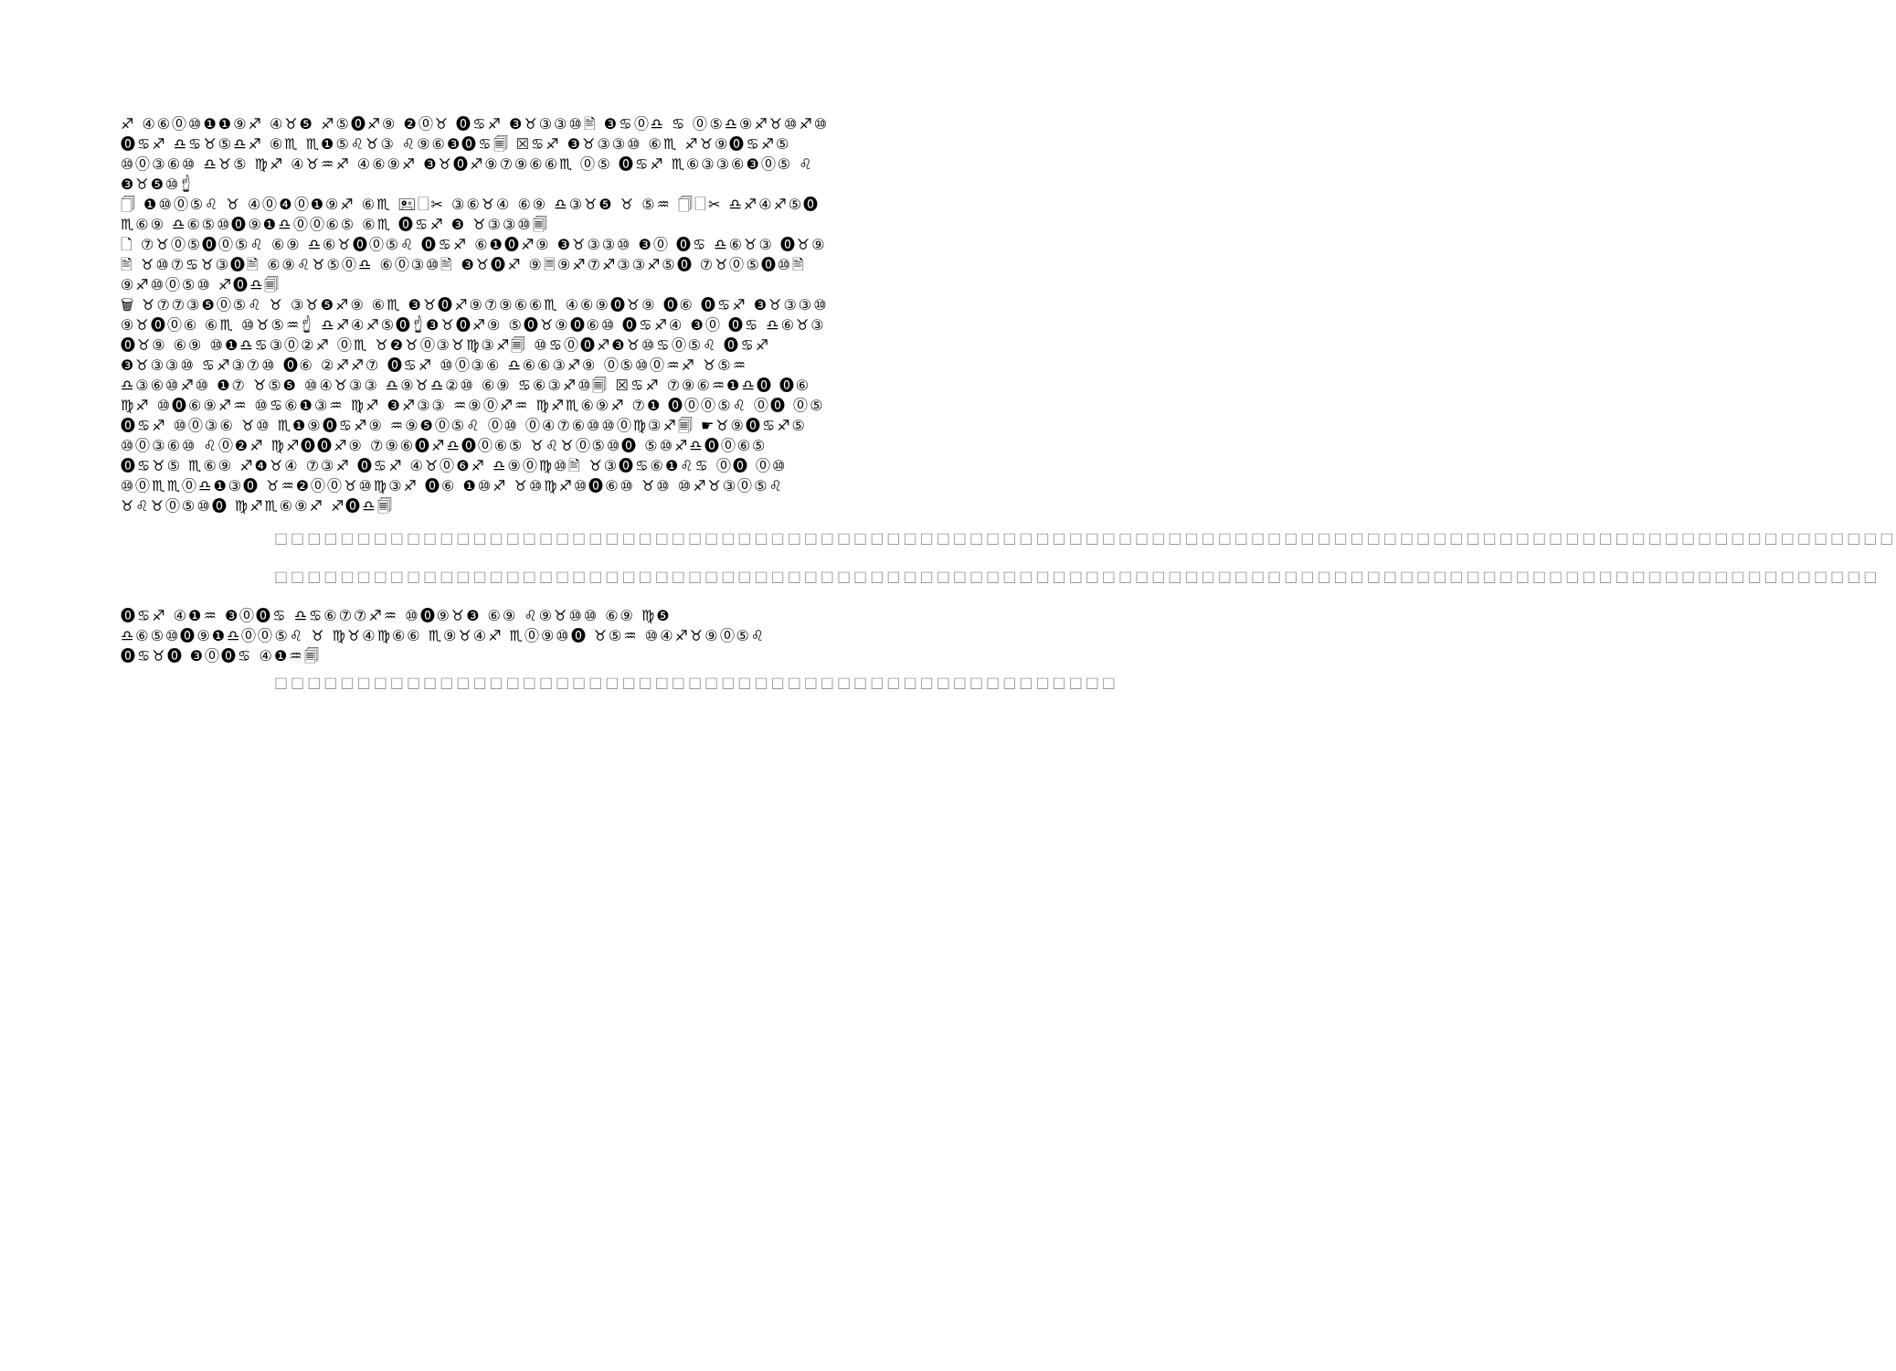♐ ④⑥⓪⑩❶❶⑨♐ ④♉❺ ♐⑤⓿♐⑨ ❷⓪♉ ⓿♋♐ ❸♉③③⑩🖹 ❸♋⓪♎ ♋ ⓪⑤♎⑨♐♉⑩♐⑩ ⓿♋♐ ♎♋♉⑤♎♐ ⑥♏ ♏❶⑤♌♉③ ♌⑨⑥❸⓿♋🗐 ☒♋♐ ❸♉③③⑩ ⑥♏ ♐♉⑨⓿♋♐⑤ ⑩⓪③⑥⑩ ♎♉⑤ ♍♐ ④♉♒♐ ④⑥⑨♐ ❸♉⓿♐⑨⑦⑨⑥⑥♏ ⓪⑤ ⓿♋♐ ♏⑥③③⑥❸⓪⑤ ♌ ❸♉❺⑩🖞
🗍 ❶⑩⓪⑤♌ ♉ ④⓪❹⓪❶⑨♐ ⑥♏ 🖭🗌✂ ③⑥♉④ ⑥⑨ ♎③♉❺ ♉ ⑤♒ 🗍🗌✂ ♎♐④♐⑤⓿ ♏⑥⑨ ♎⑥⑤⑩⓿⑨❶♎⓪⓪⑥⑤ ⑥♏ ⓿♋♐ ❸ ♉③③⑩🗐
🗋 ⑦♉⓪⑤⓿⓪⑤♌ ⑥⑨ ♎⑥♉⓿⓪⑤♌ ⓿♋♐ ⑥❶⓿♐⑨ ❸♉③③⑩ ❸⓪ ⓿♋ ♎⑥♉③ ⓿♉⑨🖹 ♉⑩⑦♋♉③⓿🖹 ⑥⑨♌♉⑤⓪♎ ⑥⓪③⑩🖹 ❸♉⓿♐ ⑨🗏⑨♐⑦♐③③♐⑤⓿ ⑦♉⓪⑤⓿⑩🖹 ⑨♐⑩⓪⑤⑩ ♐⓿♎🗐
🗑 ♉⑦⑦③❺⓪⑤♌ ♉ ③♉❺♐⑨ ⑥♏ ❸♉⓿♐⑨⑦⑨⑥⑥♏ ④⑥⑨⓿♉⑨ ⓿⑥ ⓿♋♐ ❸♉③③⑩ ⑨♉⓿⓪⑥ ⑥♏ ⑩♉⑤♒🖞 ♎♐④♐⑤⓿🖞❸♉⓿♐⑨ ⑤⓿♉⑨⓿⑥⑩ ⓿♋♐④ ❸⓪ ⓿♋ ♎⑥♉③ ⓿♉⑨ ⑥⑨ ⑩❶♎♋③⓪②♐ ⓪♏ ♉❷♉⓪③♉♍③♐🗐 ⑩♋⓪⓿♐❸♉⑩♋⓪⑤♌ ⓿♋♐ ❸♉③③⑩ ♋♐③⑦⑩ ⓿⑥ ②♐♐⑦ ⓿♋♐ ⑩⓪③⑥ ♎⑥⑥③♐⑨ ⓪⑤⑩⓪♒♐ ♉⑤♒ ♎③⑥⑩♐⑩ ❶⑦ ♉⑤❺ ⑩④♉③③ ♎⑨♉♎②⑩ ⑥⑨ ♋⑥③♐⑩🗐 ☒♋♐ ⑦⑨⑥♒❶♎⓿ ⓿⑥ ♍♐ ⑩⓿⑥⑨♐♒ ⑩♋⑥❶③♒ ♍♐ ❸♐③③ ♒⑨⓪♐♒ ♍♐♏⑥⑨♐ ⑦❶ ⓿⓪⓪⑤♌ ⓪⓿ ⓪⑤ ⓿♋♐ ⑩⓪③⑥ ♉⑩ ♏❶⑨⓿♋♐⑨ ♒⑨❺⓪⑤♌ ⓪⑩ ⓪④⑦⑥⑩⑩⓪♍③♐🗐 ☛♉⑨⓿♋♐⑤ ⑩⓪③⑥⑩ ♌⓪❷♐ ♍♐⓿⓿♐⑨ ⑦⑨⑥⓿♐♎⓿⓪⑥⑤ ♉♌♉⓪⑤⑩⓿ ⑤⑩♐♎⓿⓪⑥⑤ ⓿♋♉⑤ ♏⑥⑨ ♐❹♉④ ⑦③♐ ⓿♋♐ ④♉⓪❻♐ ♎⑨⓪♍⑩🖹 ♉③⓿♋⑥❶♌♋ ⓪⓿ ⓪⑩ ⑩⓪♏♏⓪♎❶③⓿ ♉♒❷⓪⓪♉⑩♍③♐ ⓿⑥ ❶⑩♐ ♉⑩♍♐⑩⓿⑥⑩ ♉⑩ ⑩♐♉③⓪⑤♌ ♉♌♉⓪⑤⑩⓿ ♍♐♏⑥⑨♐ ♐⓿♎🗐
□□□□□□□□□□□□□□□□□□□□□□□□□□□□□□□□□□□□□□□□□□□□□□□□□□□□□□□□□□□□□□□□□□□□□□□□□□□□□□□□□□□□□□□□□□□□□□□□□□
□□□□□□□□□□□□□□□□□□□□□□□□□□□□□□□□□□□□□□□□□□□□□□□□□□□□□□□□□□□□□□□□□□□□□□□□□□□□□□□□□□□□□□□□□□□□□□□□□
⓿♋♐ ④❶♒ ❸⓪⓿♋ ♎♋⑥⑦⑦♐♒ ⑩⓿⑨♉❸ ⑥⑨ ♌⑨♉⑩⑩ ⑥⑨ ♍❺ ♎⑥⑤⑩⓿⑨❶♎⓪⓪⑤♌ ♉ ♍♉④♍⑥⑥ ♏⑨♉④♐ ♏⓪⑨⑩⓿ ♉⑤♒ ⑩④♐♉⑨⓪⑤♌
⓿♋♉⓿ ❸⓪⓿♋ ④❶♒🗐
□□□□□□□□□□□□□□□□□□□□□□□□□□□□□□□□□□□□□□□□□□□□□□□□□□□